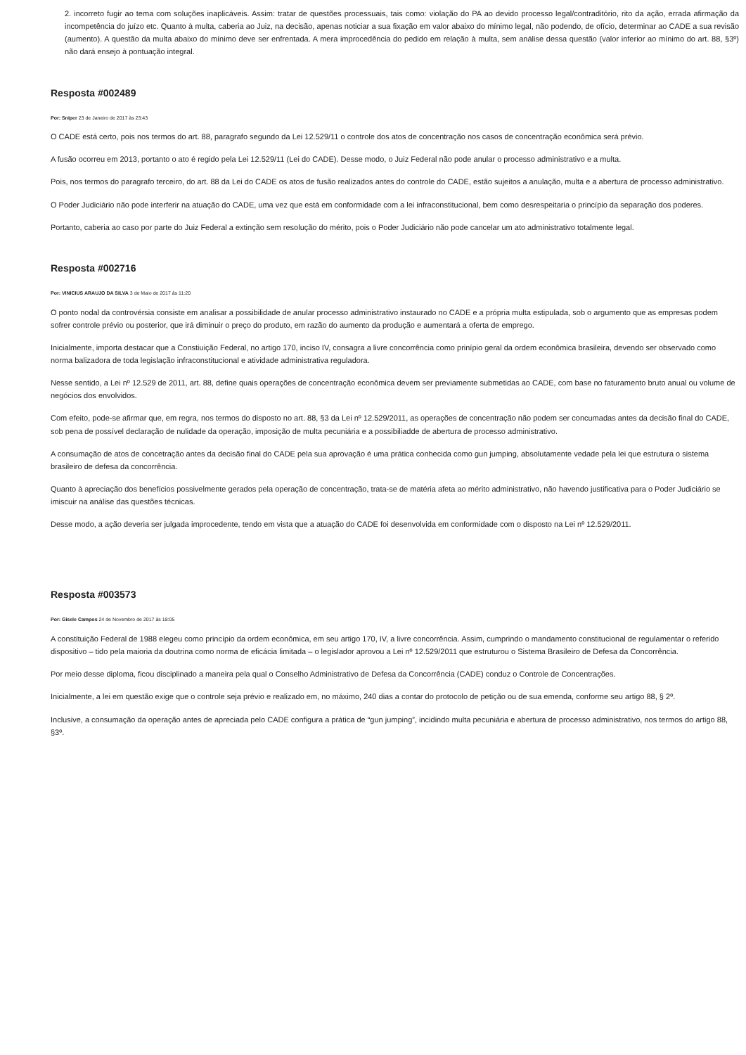2. incorreto fugir ao tema com soluções inaplicáveis. Assim: tratar de questões processuais, tais como: violação do PA ao devido processo legal/contraditório, rito da ação, errada afirmação da incompetência do juízo etc. Quanto à multa, caberia ao Juiz, na decisão, apenas noticiar a sua fixação em valor abaixo do mínimo legal, não podendo, de ofício, determinar ao CADE a sua revisão (aumento). A questão da multa abaixo do mínimo deve ser enfrentada. A mera improcedência do pedido em relação à multa, sem análise dessa questão (valor inferior ao mínimo do art. 88, §3º) não dará ensejo à pontuação integral.
Resposta #002489
Por: Sniper 23 de Janeiro de 2017 às 23:43
O CADE está certo, pois nos termos do art. 88, paragrafo segundo da Lei 12.529/11 o controle dos atos de concentração nos casos de concentração econômica será prévio.
A fusão ocorreu em 2013, portanto o ato é regido pela Lei 12.529/11 (Lei do CADE). Desse modo, o Juiz Federal não pode anular o processo administrativo e a multa.
Pois, nos termos do paragrafo terceiro, do art. 88 da Lei do CADE os atos de fusão realizados antes do controle do CADE, estão sujeitos a anulação, multa e a abertura de processo administrativo.
O Poder Judiciário não pode interferir na atuação do CADE, uma vez que está em conformidade com a lei infraconstitucional, bem como desrespeitaria o princípio da separação dos poderes.
Portanto, caberia ao caso por parte do Juiz Federal a extinção sem resolução do mérito, pois o Poder Judiciário não pode cancelar um ato administrativo totalmente legal.
Resposta #002716
Por: VINICIUS ARAUJO DA SILVA 3 de Maio de 2017 às 11:20
O ponto nodal da controvérsia consiste em analisar a possibilidade de anular processo administrativo instaurado no CADE e a própria multa estipulada, sob o argumento que as empresas podem sofrer controle prévio ou posterior, que irá diminuir o preço do produto, em razão do aumento da produção e aumentará a oferta de emprego.
Inicialmente, importa destacar que a Constiuição Federal, no artigo 170, inciso IV, consagra a livre concorrência como prinípio geral da ordem econômica brasileira, devendo ser observado como norma balizadora de toda legislação infraconstitucional e atividade administrativa reguladora.
Nesse sentido, a Lei nº 12.529 de 2011, art. 88, define quais operações de concentração econômica devem ser previamente submetidas ao CADE, com base no faturamento bruto anual ou volume de negócios dos envolvidos.
Com efeito, pode-se afirmar que, em regra, nos termos do disposto no art. 88, §3 da Lei nº 12.529/2011, as operações de concentração não podem ser concumadas antes da decisão final do CADE, sob pena de possível declaração de nulidade da operação, imposição de multa pecuniária e a possibiliadde de abertura de processo administrativo.
A consumação de atos de concetração antes da decisão final do CADE pela sua aprovação é uma prática conhecida como gun jumping, absolutamente vedade pela lei que estrutura o sistema brasileiro de defesa da concorrência.
Quanto à apreciação dos benefícios possivelmente gerados pela operação de concentração, trata-se de matéria afeta ao mérito administrativo, não havendo justificativa para o Poder Judiciário se imiscuir na análise das questões técnicas.
Desse modo, a ação deveria ser julgada improcedente, tendo em vista que a atuação do CADE foi desenvolvida em conformidade com o disposto na Lei nº 12.529/2011.
Resposta #003573
Por: Gisele Campos 24 de Novembro de 2017 às 18:05
A constituição Federal de 1988 elegeu como princípio da ordem econômica, em seu artigo 170, IV, a livre concorrência. Assim, cumprindo o mandamento constitucional de regulamentar o referido dispositivo – tido pela maioria da doutrina como norma de eficácia limitada – o legislador aprovou a Lei nº 12.529/2011 que estruturou o Sistema Brasileiro de Defesa da Concorrência.
Por meio desse diploma, ficou disciplinado a maneira pela qual o Conselho Administrativo de Defesa da Concorrência (CADE) conduz o Controle de Concentrações.
Inicialmente, a lei em questão exige que o controle seja prévio e realizado em, no máximo, 240 dias a contar do protocolo de petição ou de sua emenda, conforme seu artigo 88, § 2º.
Inclusive, a consumação da operação antes de apreciada pelo CADE configura a prática de “gun jumping”, incidindo multa pecuniária e abertura de processo administrativo, nos termos do artigo 88, §3º.